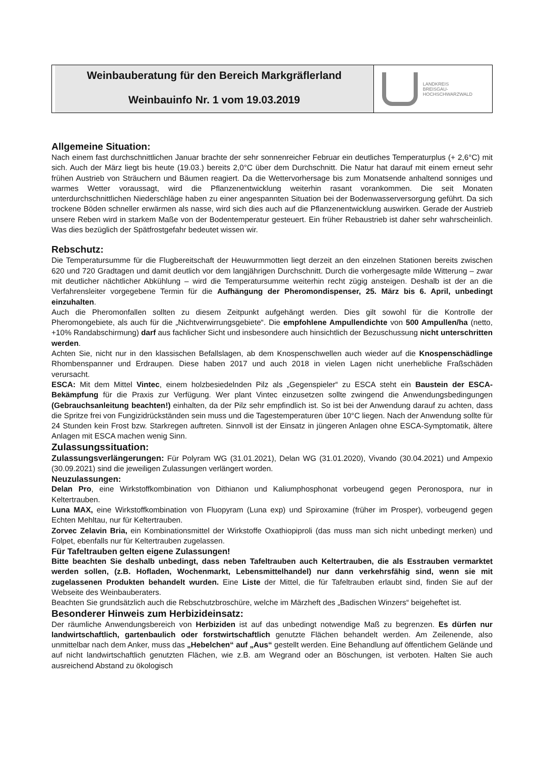Weinbauberatung für den Bereich Markgräflerland
Weinbauinfo Nr. 1 vom 19.03.2019
LANDKREIS
BREISGAU-
HOCHSCHWARZWALD
Allgemeine Situation:
Nach einem fast durchschnittlichen Januar brachte der sehr sonnenreicher Februar ein deutliches Temperaturplus (+ 2,6°C) mit sich. Auch der März liegt bis heute (19.03.) bereits 2,0°C über dem Durchschnitt. Die Natur hat darauf mit einem erneut sehr frühen Austrieb von Sträuchern und Bäumen reagiert. Da die Wettervorhersage bis zum Monatsende anhaltend sonniges und warmes Wetter voraussagt, wird die Pflanzenentwicklung weiterhin rasant vorankommen. Die seit Monaten unterdurchschnittlichen Niederschläge haben zu einer angespannten Situation bei der Bodenwasserversorgung geführt. Da sich trockene Böden schneller erwärmen als nasse, wird sich dies auch auf die Pflanzenentwicklung auswirken. Gerade der Austrieb unsere Reben wird in starkem Maße von der Bodentemperatur gesteuert. Ein früher Rebaustrieb ist daher sehr wahrscheinlich. Was dies bezüglich der Spätfrostgefahr bedeutet wissen wir.
Rebschutz:
Die Temperatursumme für die Flugbereitschaft der Heuwurmmotten liegt derzeit an den einzelnen Stationen bereits zwischen 620 und 720 Gradtagen und damit deutlich vor dem langjährigen Durchschnitt. Durch die vorhergesagte milde Witterung – zwar mit deutlicher nächtlicher Abkühlung – wird die Temperatursumme weiterhin recht zügig ansteigen. Deshalb ist der an die Verfahrensleiter vorgegebene Termin für die Aufhängung der Pheromondispenser, 25. März bis 6. April, unbedingt einzuhalten.
Auch die Pheromonfallen sollten zu diesem Zeitpunkt aufgehängt werden. Dies gilt sowohl für die Kontrolle der Pheromongebiete, als auch für die „Nichtverwirrungsgebiete“. Die empfohlene Ampullendichte von 500 Ampullen/ha (netto, +10% Randabschirmung) darf aus fachlicher Sicht und insbesondere auch hinsichtlich der Bezuschussung nicht unterschritten werden.
Achten Sie, nicht nur in den klassischen Befallslagen, ab dem Knospenschwellen auch wieder auf die Knospenschädlinge Rhombenspanner und Erdraupen. Diese haben 2017 und auch 2018 in vielen Lagen nicht unerhebliche Fraßschäden verursacht.
ESCA: Mit dem Mittel Vintec, einem holzbesiedelnden Pilz als „Gegenspieler“ zu ESCA steht ein Baustein der ESCA-Bekämpfung für die Praxis zur Verfügung. Wer plant Vintec einzusetzen sollte zwingend die Anwendungsbedingungen (Gebrauchsanleitung beachten!) einhalten, da der Pilz sehr empfindlich ist. So ist bei der Anwendung darauf zu achten, dass die Spritze frei von Fungizidrückständen sein muss und die Tagestemperaturen über 10°C liegen. Nach der Anwendung sollte für 24 Stunden kein Frost bzw. Starkregen auftreten. Sinnvoll ist der Einsatz in jüngeren Anlagen ohne ESCA-Symptomatik, ältere Anlagen mit ESCA machen wenig Sinn.
Zulassungssituation:
Zulassungsverlängerungen: Für Polyram WG (31.01.2021), Delan WG (31.01.2020), Vivando (30.04.2021) und Ampexio (30.09.2021) sind die jeweiligen Zulassungen verlängert worden.
Neuzulassungen:
Delan Pro, eine Wirkstoffkombination von Dithianon und Kaliumphosphonat vorbeugend gegen Peronospora, nur in Keltertrauben.
Luna MAX, eine Wirkstoffkombination von Fluopyram (Luna exp) und Spiroxamine (früher im Prosper), vorbeugend gegen Echten Mehltau, nur für Keltertrauben.
Zorvec Zelavin Bria, ein Kombinationsmittel der Wirkstoffe Oxathiopiproli (das muss man sich nicht unbedingt merken) und Folpet, ebenfalls nur für Keltertrauben zugelassen.
Für Tafeltrauben gelten eigene Zulassungen!
Bitte beachten Sie deshalb unbedingt, dass neben Tafeltrauben auch Keltertrauben, die als Esstrauben vermarktet werden sollen, (z.B. Hofladen, Wochenmarkt, Lebensmittelhandel) nur dann verkehrsfähig sind, wenn sie mit zugelassenen Produkten behandelt wurden. Eine Liste der Mittel, die für Tafeltrauben erlaubt sind, finden Sie auf der Webseite des Weinbauberaters.
Beachten Sie grundsätzlich auch die Rebschutzbroschüre, welche im Märzheft des „Badischen Winzers“ beigeheftet ist.
Besonderer Hinweis zum Herbizideinsatz:
Der räumliche Anwendungsbereich von Herbiziden ist auf das unbedingt notwendige Maß zu begrenzen. Es dürfen nur landwirtschaftlich, gartenbaulich oder forstwirtschaftlich genutzte Flächen behandelt werden. Am Zeilenende, also unmittelbar nach dem Anker, muss das „Hebelchen“ auf „Aus“ gestellt werden. Eine Behandlung auf öffentlichem Gelände und auf nicht landwirtschaftlich genutzten Flächen, wie z.B. am Wegrand oder an Böschungen, ist verboten. Halten Sie auch ausreichend Abstand zu ökologisch